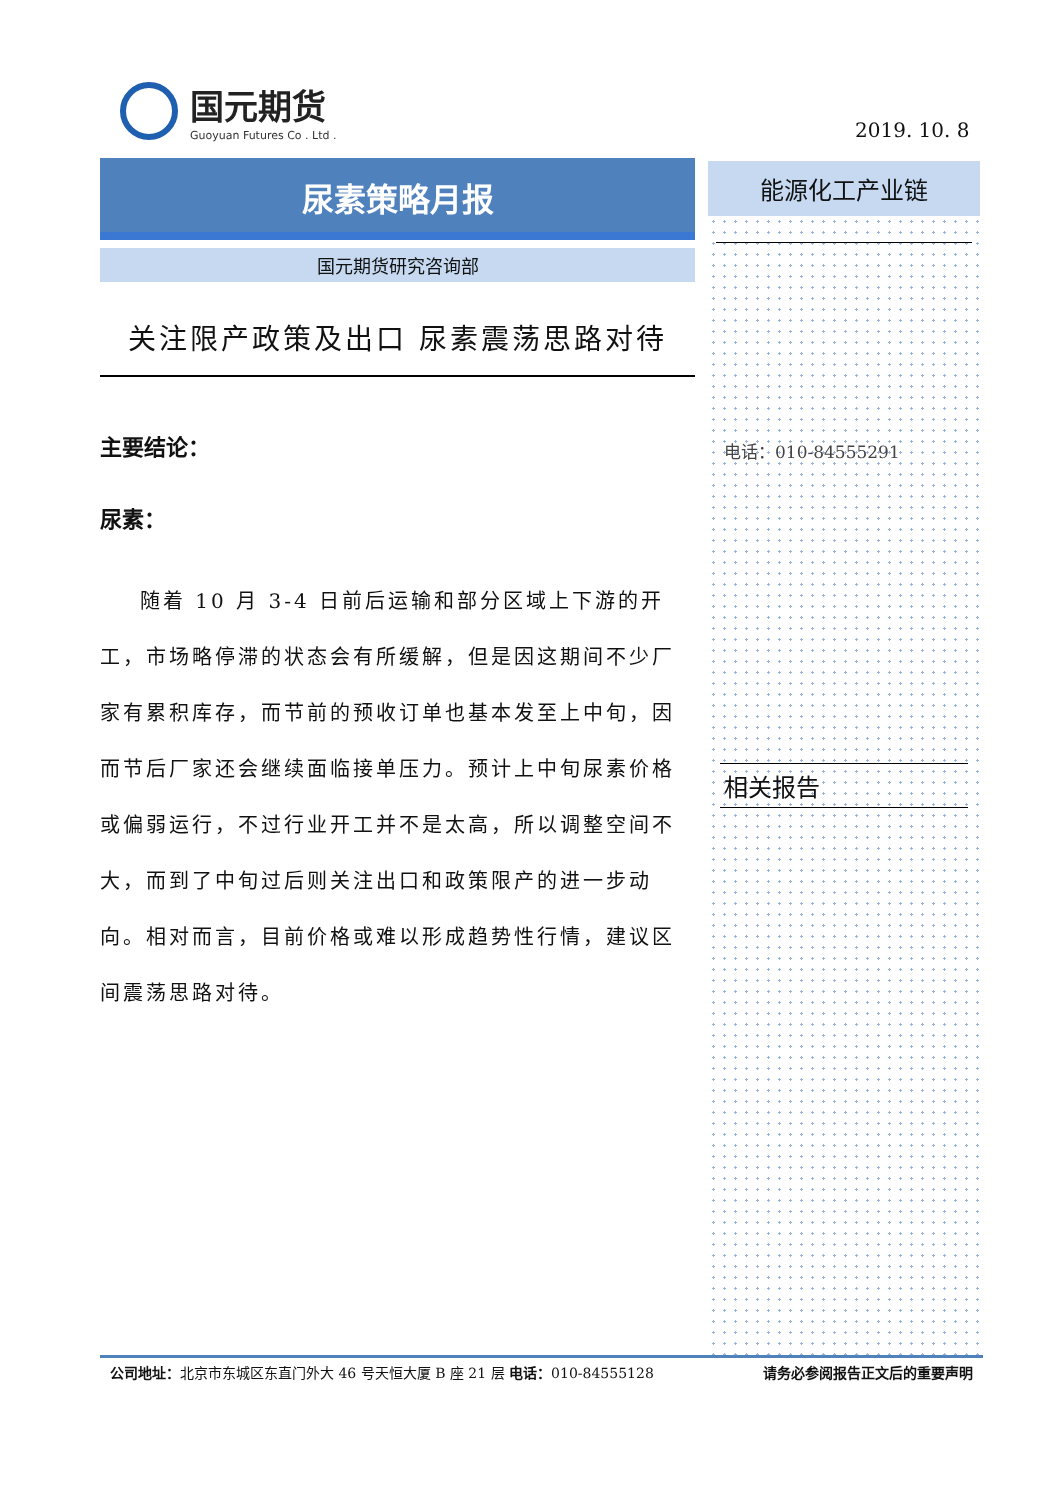国元期货
Guoyuan Futures Co . Ltd .
2019. 10. 8
尿素策略月报
国元期货研究咨询部
关注限产政策及出口 尿素震荡思路对待
主要结论：
尿素：
随着 10 月 3-4 日前后运输和部分区域上下游的开工，市场略停滞的状态会有所缓解，但是因这期间不少厂家有累积库存，而节前的预收订单也基本发至上中旬，因而节后厂家还会继续面临接单压力。预计上中旬尿素价格或偏弱运行，不过行业开工并不是太高，所以调整空间不大，而到了中旬过后则关注出口和政策限产的进一步动向。相对而言，目前价格或难以形成趋势性行情，建议区间震荡思路对待。
能源化工产业链
电话：010-84555291
相关报告
公司地址：北京市东城区东直门外大 46 号天恒大厦 B 座 21 层 电话：010-84555128 请务必参阅报告正文后的重要声明